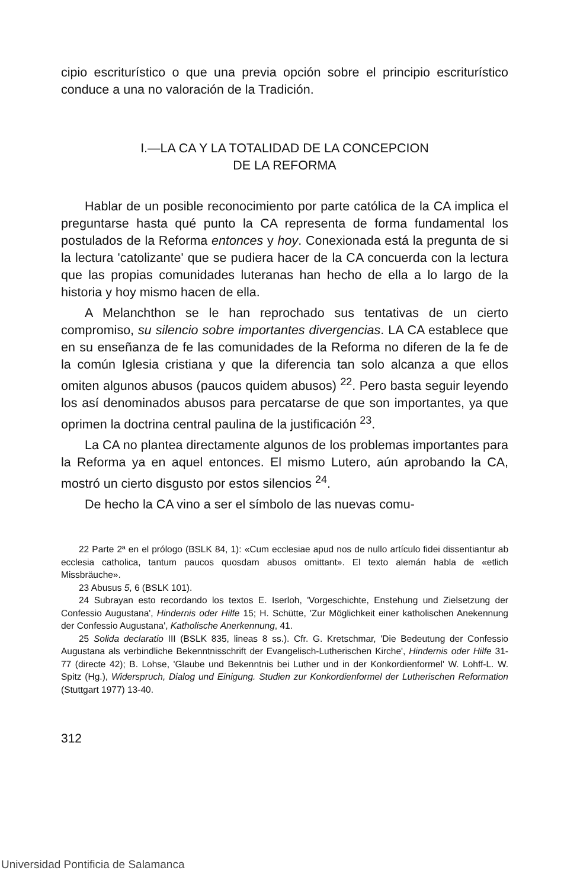cipio escriturístico o que una previa opción sobre el principio escriturístico conduce a una no valoración de la Tradición.
I.—LA CA Y LA TOTALIDAD DE LA CONCEPCION
DE LA REFORMA
Hablar de un posible reconocimiento por parte católica de la CA implica el preguntarse hasta qué punto la CA representa de forma fundamental los postulados de la Reforma entonces y hoy. Conexionada está la pregunta de si la lectura 'catolizante' que se pudiera hacer de la CA concuerda con la lectura que las propias comunidades luteranas han hecho de ella a lo largo de la historia y hoy mismo hacen de ella.
A Melanchthon se le han reprochado sus tentativas de un cierto compromiso, su silencio sobre importantes divergencias. LA CA establece que en su enseñanza de fe las comunidades de la Reforma no diferen de la fe de la común Iglesia cristiana y que la diferencia tan solo alcanza a que ellos omiten algunos abusos (paucos quidem abusos) <sup>22</sup>. Pero basta seguir leyendo los así denominados abusos para percatarse de que son importantes, ya que oprimen la doctrina central paulina de la justificación <sup>23</sup>.
La CA no plantea directamente algunos de los problemas importantes para la Reforma ya en aquel entonces. El mismo Lutero, aún aprobando la CA, mostró un cierto disgusto por estos silencios <sup>24</sup>.
De hecho la CA vino a ser el símbolo de las nuevas comu-
22 Parte 2ª en el prólogo (BSLK 84, 1): «Cum ecclesiae apud nos de nullo artículo fidei dissentiantur ab ecclesia catholica, tantum paucos quosdam abusos omittant». El texto alemán habla de «etlich Missbräuche».
23 Abusus 5, 6 (BSLK 101).
24 Subrayan esto recordando los textos E. Iserloh, 'Vorgeschichte, Enstehung und Zielsetzung der Confessio Augustana', Hindernis oder Hilfe 15; H. Schütte, 'Zur Möglichkeit einer katholischen Anekennung der Confessio Augustana', Katholische Anerkennung, 41.
25 Solida declaratio III (BSLK 835, lineas 8 ss.). Cfr. G. Kretschmar, 'Die Bedeutung der Confessio Augustana als verbindliche Bekenntnisschrift der Evangelisch-Lutherischen Kirche', Hindernis oder Hilfe 31-77 (directe 42); B. Lohse, 'Glaube und Bekenntnis bei Luther und in der Konkordienformel' W. Lohff-L. W. Spitz (Hg.), Widerspruch, Dialog und Einigung. Studien zur Konkordienformel der Lutherischen Reformation (Stuttgart 1977) 13-40.
312
Universidad Pontificia de Salamanca